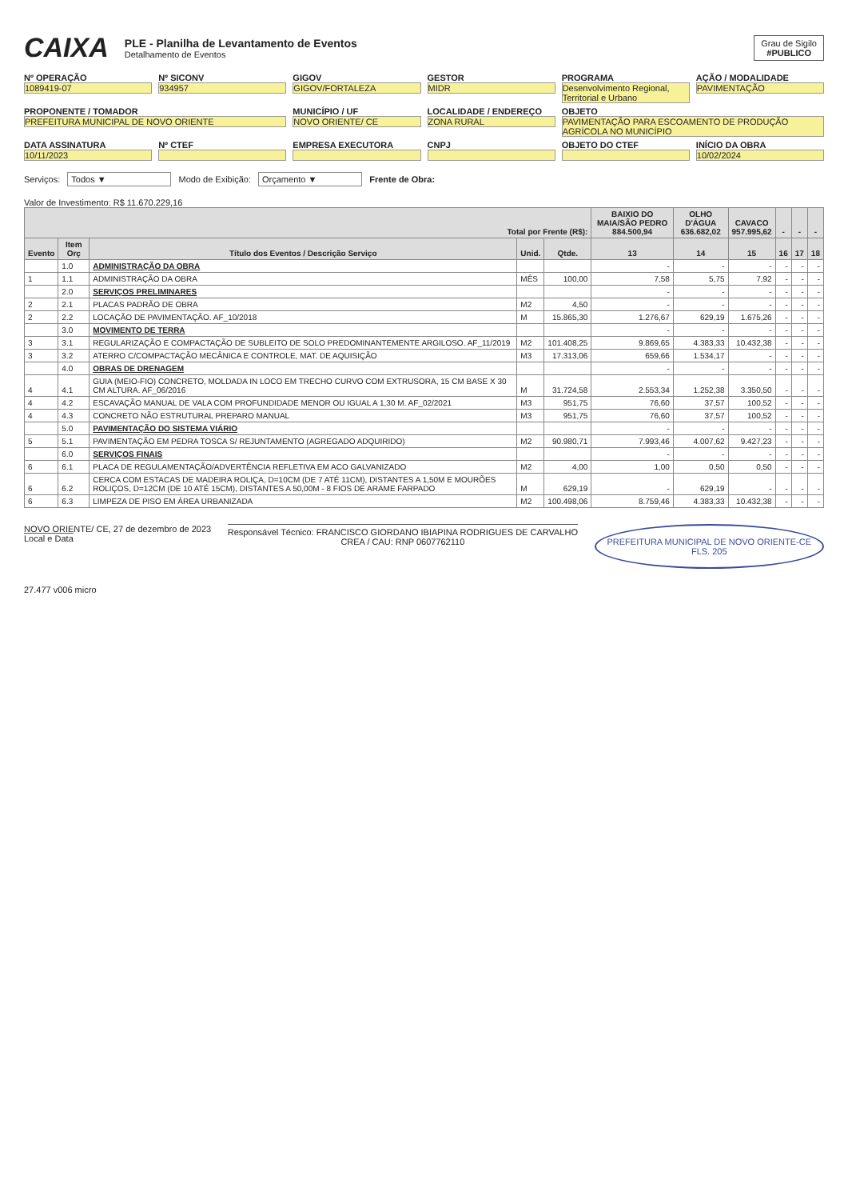CAIXA
PLE - Planilha de Levantamento de Eventos
Detalhamento de Eventos
Grau de Sigilo
#PUBLICO
Nº OPERAÇÃO
1089419-07
Nº SICONV
934957
GIGOV
GIGOV/FORTALEZA
GESTOR
MIDR
PROGRAMA
Desenvolvimento Regional, Territorial e Urbano
AÇÃO / MODALIDADE
PAVIMENTAÇÃO
PROPONENTE / TOMADOR
PREFEITURA MUNICIPAL DE NOVO ORIENTE
MUNICÍPIO / UF
NOVO ORIENTE/ CE
LOCALIDADE / ENDEREÇO
ZONA RURAL
OBJETO
PAVIMENTAÇÃO PARA ESCOAMENTO DE PRODUÇÃO AGRÍCOLA NO MUNICÍPIO
DATA ASSINATURA
10/11/2023
Nº CTEF
EMPRESA EXECUTORA
CNPJ
OBJETO DO CTEF
INÍCIO DA OBRA
10/02/2024
Serviços: Todos ▼ Modo de Exibição: Orçamento ▼ Frente de Obra:
Valor de Investimento: R$ 11.670.229,16
| Total por Frente (R$): | | | | | BAIXIO DO MAIA/SÃO PEDRO 884.500,94 | OLHO D'ÁGUA 636.682,02 | CAVACO 957.995,62 | - | - | - |
| --- | --- | --- | --- | --- | --- | --- | --- | --- | --- | --- |
| Evento | Item Orç | Título dos Eventos / Descrição Serviço | Unid. | Qtde. | 13 | 14 | 15 | 16 | 17 | 18 |
| | 1.0 | ADMINISTRAÇÃO DA OBRA | | | - | - | - | - | - | - |
| 1 | 1.1 | ADMINISTRAÇÃO DA OBRA | MÊS | 100,00 | 7,58 | 5,75 | 7,92 | - | - | - |
| | 2.0 | SERVIÇOS PRELIMINARES | | | - | - | - | - | - | - |
| 2 | 2.1 | PLACAS PADRÃO DE OBRA | M2 | 4,50 | - | - | - | - | - | - |
| 2 | 2.2 | LOCAÇÃO DE PAVIMENTAÇÃO. AF_10/2018 | M | 15.865,30 | 1.276,67 | 629,19 | 1.675,26 | - | - | - |
| | 3.0 | MOVIMENTO DE TERRA | | | - | - | - | - | - | - |
| 3 | 3.1 | REGULARIZAÇÃO E COMPACTAÇÃO DE SUBLEITO DE SOLO PREDOMINANTEMENTE ARGILOSO. AF_11/2019 | M2 | 101.408,25 | 9.869,65 | 4.383,33 | 10.432,38 | - | - | - |
| 3 | 3.2 | ATERRO C/COMPACTAÇÃO MECÂNICA E CONTROLE, MAT. DE AQUISIÇÃO | M3 | 17.313,06 | 659,66 | 1.534,17 | - | - | - | - |
| | 4.0 | OBRAS DE DRENAGEM | | | - | - | - | - | - | - |
| 4 | 4.1 | GUIA (MEIO-FIO) CONCRETO, MOLDADA IN LOCO EM TRECHO CURVO COM EXTRUSORA, 15 CM BASE X 30 CM ALTURA. AF_06/2016 | M | 31.724,58 | 2.553,34 | 1.252,38 | 3.350,50 | - | - | - |
| 4 | 4.2 | ESCAVAÇÃO MANUAL DE VALA COM PROFUNDIDADE MENOR OU IGUAL A 1,30 M. AF_02/2021 | M3 | 951,75 | 76,60 | 37,57 | 100,52 | - | - | - |
| 4 | 4.3 | CONCRETO NÃO ESTRUTURAL PREPARO MANUAL | M3 | 951,75 | 76,60 | 37,57 | 100,52 | - | - | - |
| | 5.0 | PAVIMENTAÇÃO DO SISTEMA VIÁRIO | | | - | - | - | - | - | - |
| 5 | 5.1 | PAVIMENTAÇÃO EM PEDRA TOSCA S/ REJUNTAMENTO (AGREGADO ADQUIRIDO) | M2 | 90.980,71 | 7.993,46 | 4.007,62 | 9.427,23 | - | - | - |
| | 6.0 | SERVIÇOS FINAIS | | | - | - | - | - | - | - |
| 6 | 6.1 | PLACA DE REGULAMENTAÇÃO/ADVERTÊNCIA REFLETIVA EM ACO GALVANIZADO | M2 | 4,00 | 1,00 | 0,50 | 0,50 | - | - | - |
| 6 | 6.2 | CERCA COM ESTACAS DE MADEIRA ROLIÇA, D=10CM (DE 7 ATÉ 11CM), DISTANTES A 1,50M E MOURÕES ROLIÇOS, D=12CM (DE 10 ATÉ 15CM), DISTANTES A 50,00M - 8 FIOS DE ARAME FARPADO | M | 629,19 | - | 629,19 | - | - | - | - |
| 6 | 6.3 | LIMPEZA DE PISO EM ÁREA URBANIZADA | M2 | 100.498,06 | 8.759,46 | 4.383,33 | 10.432,38 | - | - | - |
NOVO ORIENTE/ CE, 27 de dezembro de 2023
Local e Data
Responsável Técnico: FRANCISCO GIORDANO IBIAPINA RODRIGUES DE CARVALHO
CREA / CAU: RNP 0607762110
PREFEITURA MUNICIPAL DE NOVO ORIENTE-CE
FLS. 205
27.477 v006 micro